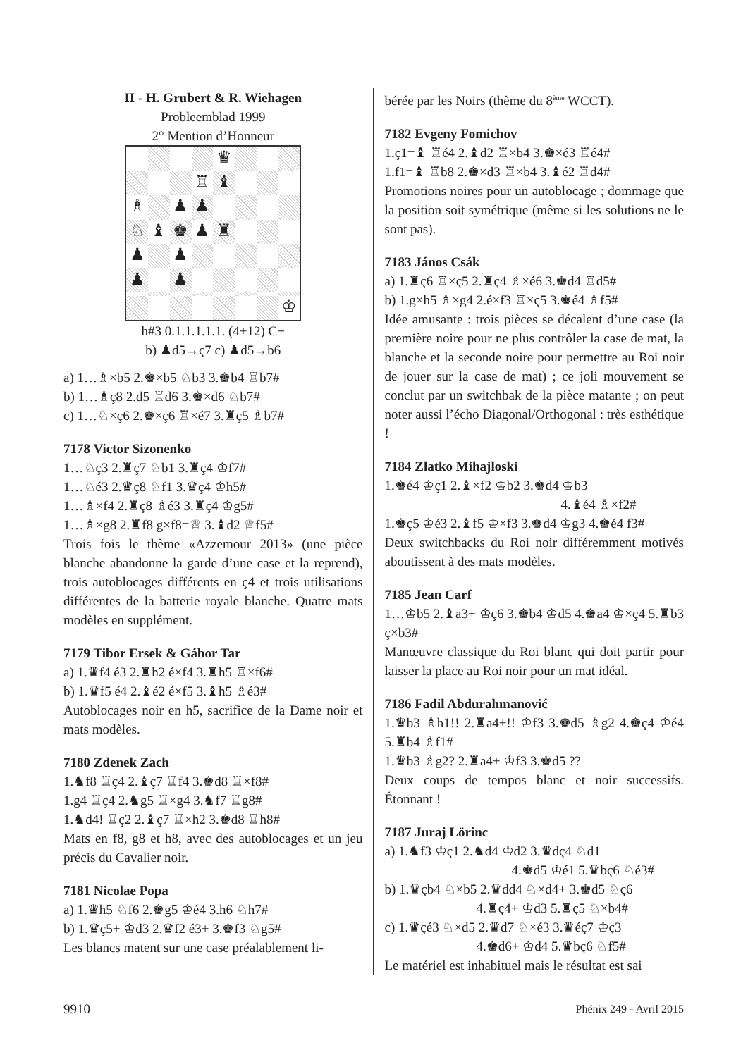II - H. Grubert & R. Wiehagen
Probleemblad 1999
2° Mention d’Honneur
♛
♖
♝
♗
♟
♟
♘
♝
♚
♟
♜
♟
♟
♟
♟
♔
h#3 0.1.1.1.1.1. (4+12) C+
b) ♟d5→ç7 c) ♟d5→b6
a) 1…♗×b5 2.♚×b5 ♘b3 3.♚b4 ♖b7#
b) 1…♗ç8 2.d5 ♖d6 3.♚×d6 ♘b7#
c) 1…♘×ç6 2.♚×ç6 ♖×é7 3.♜ç5 ♗b7#
7178 Victor Sizonenko
1…♘ç3 2.♜ç7 ♘b1 3.♜ç4 ♔f7#
1…♘é3 2.♛ç8 ♘f1 3.♛ç4 ♔h5#
1…♗×f4 2.♜ç8 ♗é3 3.♜ç4 ♔g5#
1…♗×g8 2.♜f8 g×f8=♕ 3.♝d2 ♕f5#
Trois fois le thème «Azzemour 2013» (une pièce blanche abandonne la garde d’une case et la reprend), trois autoblocages différents en ç4 et trois utilisations différentes de la batterie royale blanche. Quatre mats modèles en supplément.
7179 Tibor Ersek & Gábor Tar
a) 1.♛f4 é3 2.♜h2 é×f4 3.♜h5 ♖×f6#
b) 1.♛f5 é4 2.♝é2 é×f5 3.♝h5 ♗é3#
Autoblocages noir en h5, sacrifice de la Dame noir et mats modèles.
7180 Zdenek Zach
1.♞f8 ♖ç4 2.♝ç7 ♖f4 3.♚d8 ♖×f8#
1.g4 ♖ç4 2.♞g5 ♖×g4 3.♞f7 ♖g8#
1.♞d4! ♖ç2 2.♝ç7 ♖×h2 3.♚d8 ♖h8#
Mats en f8, g8 et h8, avec des autoblocages et un jeu précis du Cavalier noir.
7181 Nicolae Popa
a) 1.♛h5 ♘f6 2.♚g5 ♔é4 3.h6 ♘h7#
b) 1.♛ç5+ ♔d3 2.♛f2 é3+ 3.♚f3 ♘g5#
Les blancs matent sur une case préalablement li-
bérée par les Noirs (thème du 8<sup>ème</sup> WCCT).
7182 Evgeny Fomichov
1.ç1=♝ ♖é4 2.♝d2 ♖×b4 3.♚×é3 ♖é4#
1.f1=♝ ♖b8 2.♚×d3 ♖×b4 3.♝é2 ♖d4#
Promotions noires pour un autoblocage ; dommage que la position soit symétrique (même si les solutions ne le sont pas).
7183 János Csák
a) 1.♜ç6 ♖×ç5 2.♜ç4 ♗×é6 3.♚d4 ♖d5#
b) 1.g×h5 ♗×g4 2.é×f3 ♖×ç5 3.♚é4 ♗f5#
Idée amusante : trois pièces se décalent d’une case (la première noire pour ne plus contrôler la case de mat, la blanche et la seconde noire pour permettre au Roi noir de jouer sur la case de mat) ; ce joli mouvement se conclut par un switchbak de la pièce matante ; on peut noter aussi l’écho Diagonal/Orthogonal : très esthétique !
7184 Zlatko Mihajloski
1.♚é4 ♔ç1 2.♝×f2 ♔b2 3.♚d4 ♔b3
4.♝é4 ♗×f2#
1.♚ç5 ♔é3 2.♝f5 ♔×f3 3.♚d4 ♔g3 4.♚é4 f3#
Deux switchbacks du Roi noir différemment motivés aboutissent à des mats modèles.
7185 Jean Carf
1…♔b5 2.♝a3+ ♔ç6 3.♚b4 ♔d5 4.♚a4 ♔×ç4 5.♜b3 ç×b3#
Manœuvre classique du Roi blanc qui doit partir pour laisser la place au Roi noir pour un mat idéal.
7186 Fadil Abdurahmanović
1.♛b3 ♗h1!! 2.♜a4+!! ♔f3 3.♚d5 ♗g2 4.♚ç4 ♔é4 5.♜b4 ♗f1#
1.♛b3 ♗g2? 2.♜a4+ ♔f3 3.♚d5 ??
Deux coups de tempos blanc et noir successifs. Étonnant !
7187 Juraj Lörinc
a) 1.♞f3 ♔ç1 2.♞d4 ♔d2 3.♛dç4 ♘d1
4.♚d5 ♔é1 5.♛bç6 ♘é3#
b) 1.♛çb4 ♘×b5 2.♛dd4 ♘×d4+ 3.♚d5 ♘ç6
4.♜ç4+ ♔d3 5.♜ç5 ♘×b4#
c) 1.♛çé3 ♘×d5 2.♛d7 ♘×é3 3.♛éç7 ♔ç3
4.♚d6+ ♔d4 5.♛bç6 ♘f5#
Le matériel est inhabituel mais le résultat est sai
9910 Phénix 249 - Avril 2015